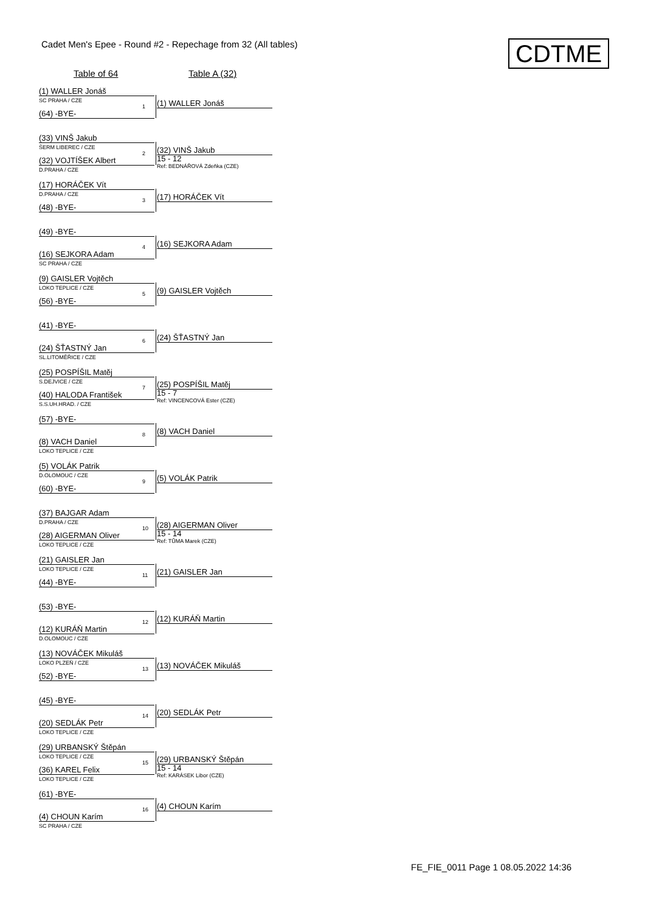Cadet Men's Epee - Round #2 - Repechage from 32 (All tables)
CDTME
Table of 64 Table A (32)
(1) WALLER Jonáš
SC PRAHA / CZE
1
(64) -BYE-
(1) WALLER Jonáš
(33) VINŠ Jakub
ŠERM LIBEREC / CZE
2
(32) VOJTÍŠEK Albert
D.PRAHA / CZE
(32) VINŠ Jakub
15 - 12
Ref: BEDNÁŘOVÁ Zdeňka (CZE)
(17) HORÁČEK Vít
D.PRAHA / CZE
3
(48) -BYE-
(17) HORÁČEK Vít
(49) -BYE-
4
(16) SEJKORA Adam
SC PRAHA / CZE
(16) SEJKORA Adam
(9) GAISLER Vojtěch
LOKO TEPLICE / CZE
5
(56) -BYE-
(9) GAISLER Vojtěch
(41) -BYE-
6
(24) ŠŤASTNÝ Jan
SL.LITOMĚŘICE / CZE
(24) ŠŤASTNÝ Jan
(25) POSPÍŠIL Matěj
S.DEJVICE / CZE
7
(40) HALODA František
S.S.UH.HRAD. / CZE
(25) POSPÍŠIL Matěj
15 - 7
Ref: VINCENCOVÁ Ester (CZE)
(57) -BYE-
8
(8) VACH Daniel
LOKO TEPLICE / CZE
(8) VACH Daniel
(5) VOLÁK Patrik
D.OLOMOUC / CZE
9
(60) -BYE-
(5) VOLÁK Patrik
(37) BAJGAR Adam
D.PRAHA / CZE
10
(28) AIGERMAN Oliver
LOKO TEPLICE / CZE
(28) AIGERMAN Oliver
15 - 14
Ref: TŮMA Marek (CZE)
(21) GAISLER Jan
LOKO TEPLICE / CZE
11
(44) -BYE-
(21) GAISLER Jan
(53) -BYE-
12
(12) KURÁŇ Martin
D.OLOMOUC / CZE
(12) KURÁŇ Martin
(13) NOVÁČEK Mikuláš
LOKO PLZEŇ / CZE
13
(52) -BYE-
(13) NOVÁČEK Mikuláš
(45) -BYE-
14
(20) SEDLÁK Petr
LOKO TEPLICE / CZE
(20) SEDLÁK Petr
(29) URBANSKÝ Štěpán
LOKO TEPLICE / CZE
15
(36) KAREL Felix
LOKO TEPLICE / CZE
(29) URBANSKÝ Štěpán
15 - 14
Ref: KARÁSEK Libor (CZE)
(61) -BYE-
16
(4) CHOUN Karím
SC PRAHA / CZE
(4) CHOUN Karím
FE_FIE_0011 Page 1 08.05.2022 14:36